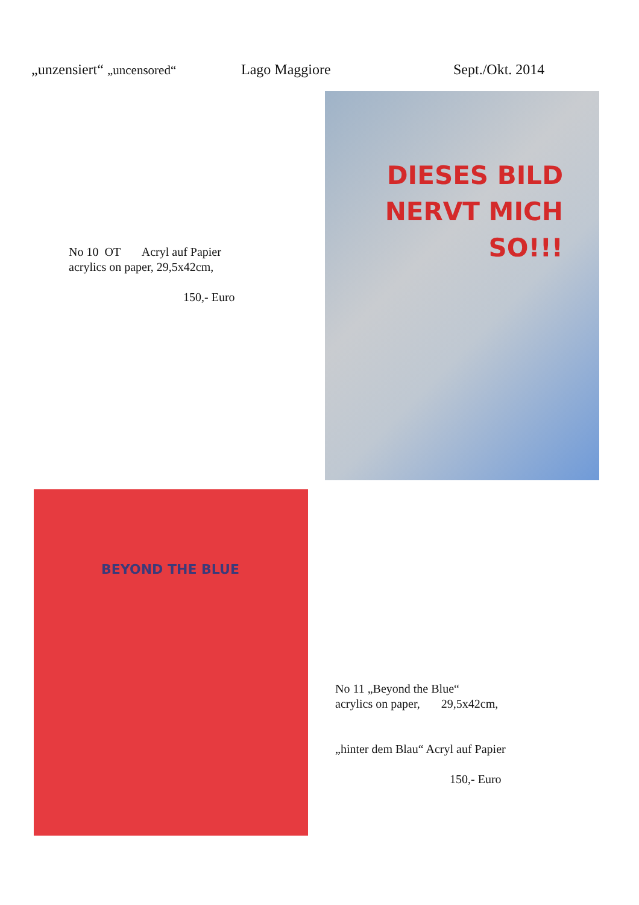„unzensiert“ „uncensored“ Lago Maggiore Sept./Okt. 2014
No 10 OT Acryl auf Papier
acrylics on paper, 29,5x42cm,
150,- Euro
DIESES BILD NERVT MICH SO!!!
BEYOND THE BLUE
No 11 „Beyond the Blue“
acrylics on paper, 29,5x42cm,
„hinter dem Blau“ Acryl auf Papier
150,- Euro